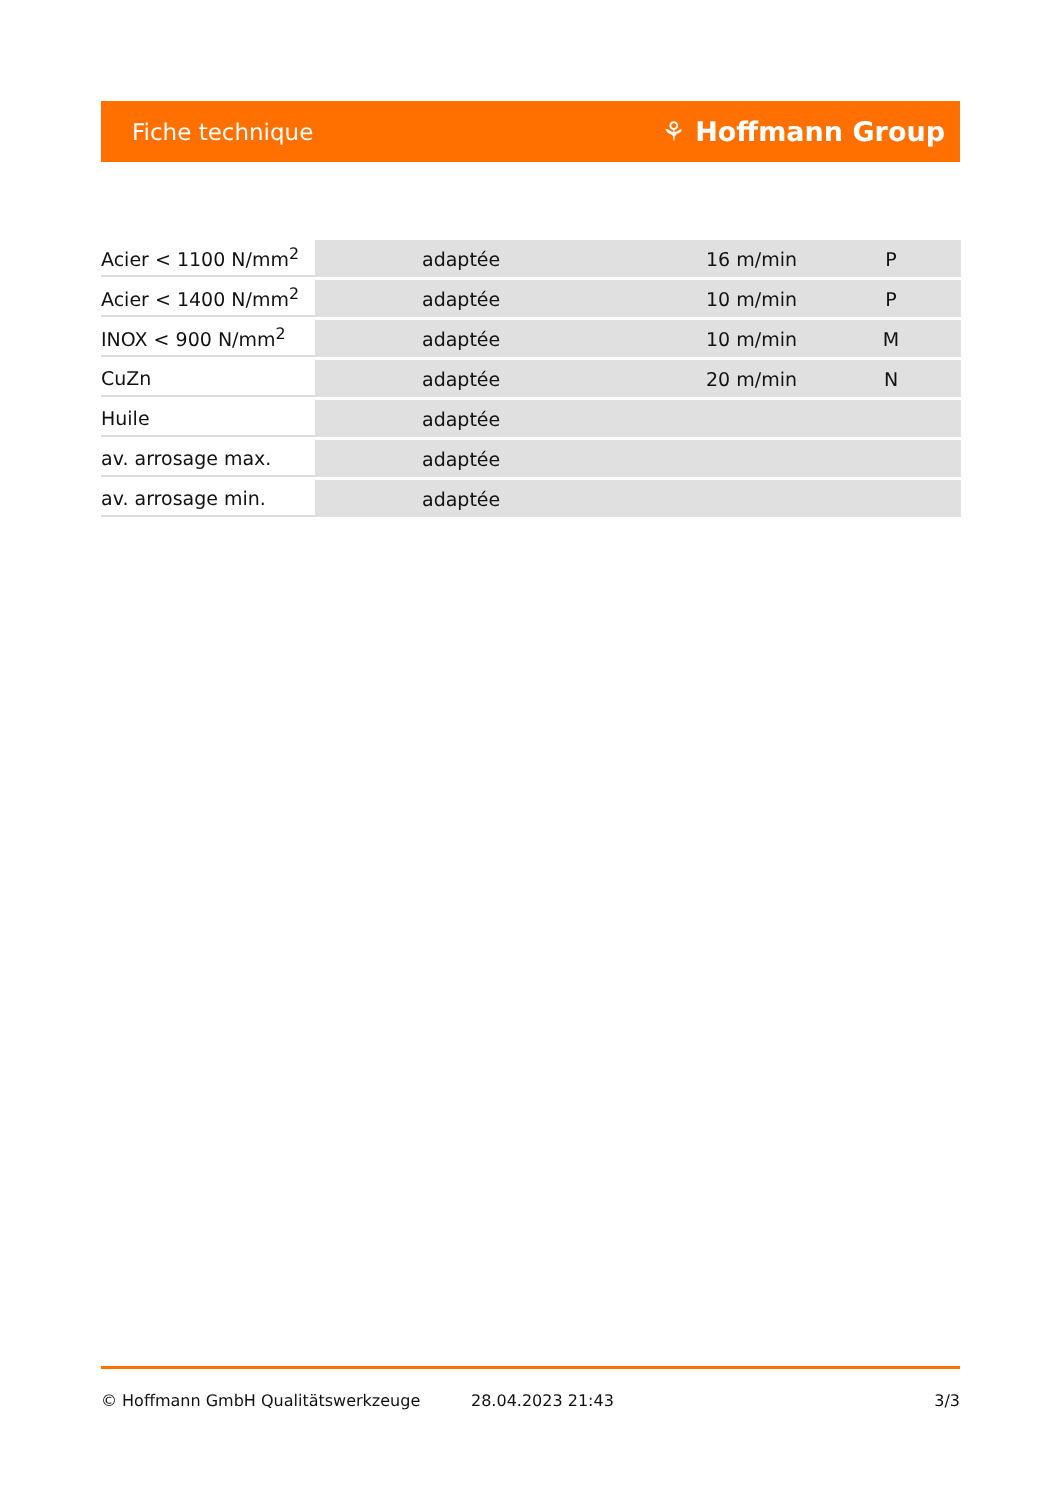Fiche technique ⚘ Hoffmann Group
| Acier < 1100 N/mm<sup>2</sup> | adaptée | 16 m/min | P |
| Acier < 1400 N/mm<sup>2</sup> | adaptée | 10 m/min | P |
| INOX < 900 N/mm<sup>2</sup> | adaptée | 10 m/min | M |
| CuZn | adaptée | 20 m/min | N |
| Huile | adaptée | | |
| av. arrosage max. | adaptée | | |
| av. arrosage min. | adaptée | | |
© Hoffmann GmbH Qualitätswerkzeuge 28.04.2023 21:43 3/3